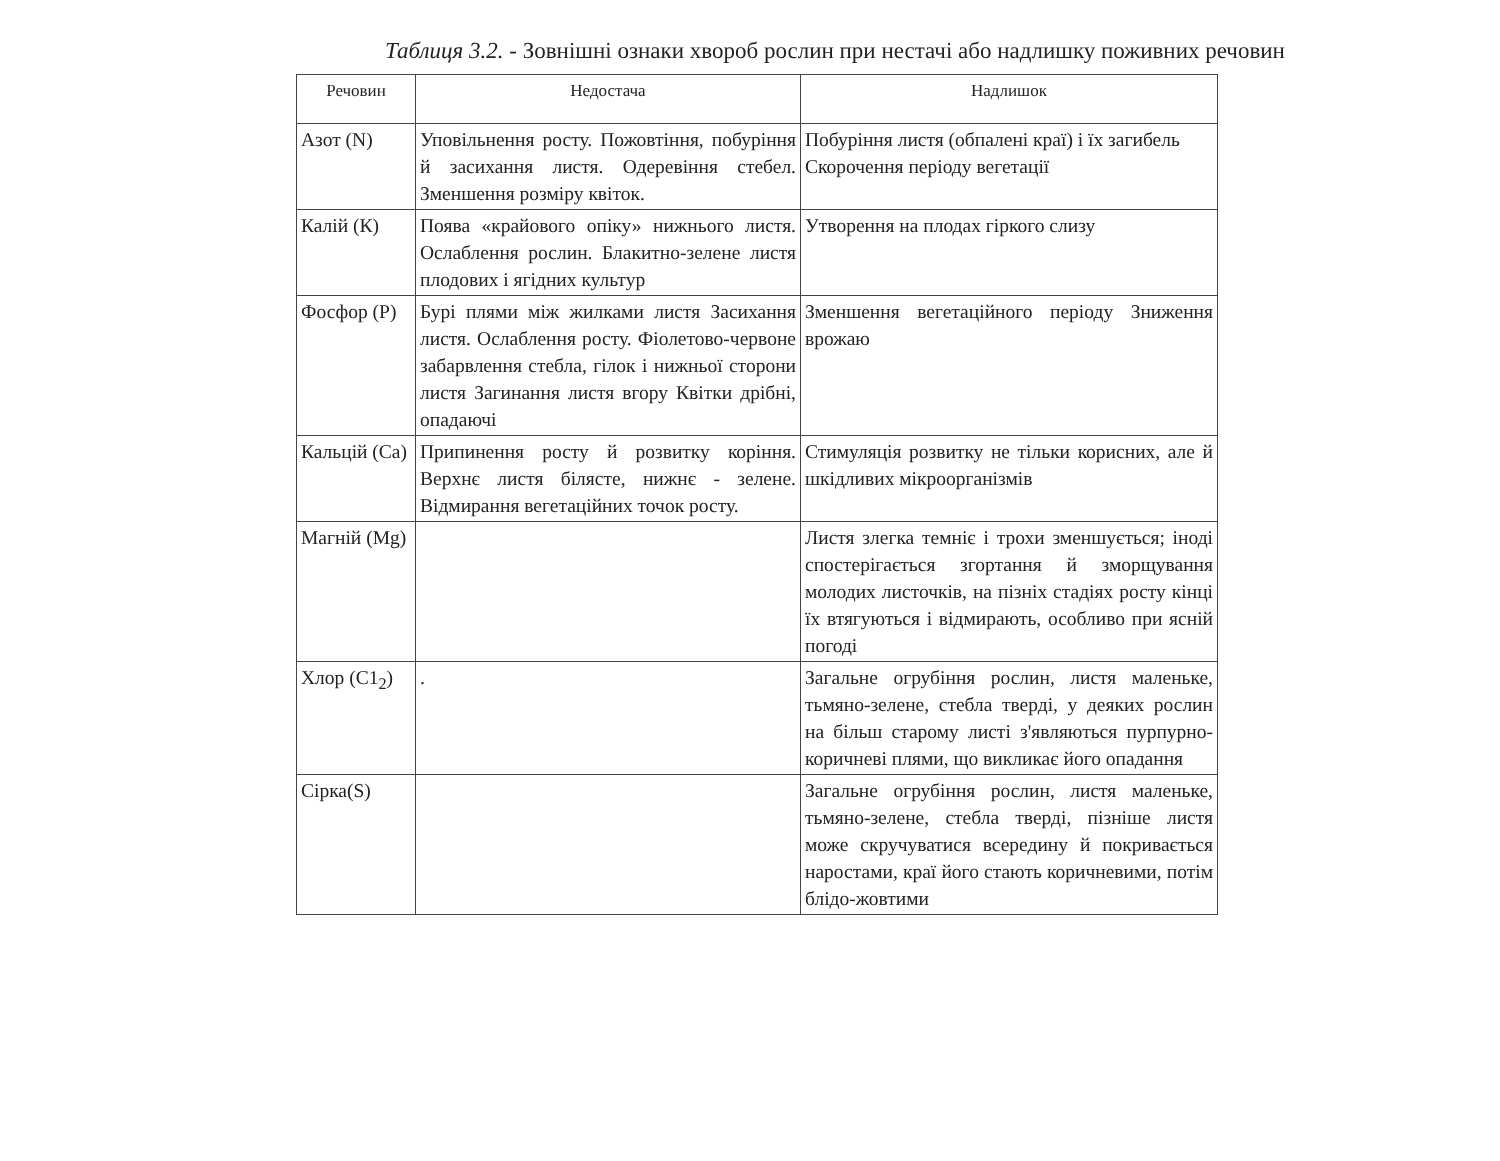Таблиця 3.2. - Зовнішні ознаки хвороб рослин при нестачі або надлишку поживних речовин
| Речовин | Недостача | Надлишок |
| --- | --- | --- |
| Азот (N) | Уповільнення росту. Пожовтіння, побуріння й засихання листя. Одеревіння стебел. Зменшення розміру квіток. | Побуріння листя (обпалені краї) і їх загибель Скорочення періоду вегетації |
| Калій (К) | Поява «крайового опіку» нижнього листя. Ослаблення рослин. Блакитно-зелене листя плодових і ягідних культур | Утворення на плодах гіркого слизу |
| Фосфор (P) | Бурі плями між жилками листя Засихання листя. Ослаблення росту. Фіолетово-червоне забарвлення стебла, гілок і нижньої сторони листя Загинання листя вгору Квітки дрібні, опадаючі | Зменшення вегетаційного періоду Зниження врожаю |
| Кальцій (Ca) | Припинення росту й розвитку коріння. Верхнє листя білясте, нижнє - зелене. Відмирання вегетаційних точок росту. | Стимуляція розвитку не тільки корисних, але й шкідливих мікроорганізмів |
| Магній (Mg) | | Листя злегка темніє і трохи зменшується; іноді спостерігається згортання й зморщування молодих листочків, на пізніх стадіях росту кінці їх втягуються і відмирають, особливо при ясній погоді |
| Хлор (C1<sub>2</sub>) | . | Загальне огрубіння рослин, листя маленьке, тьмяно-зелене, стебла тверді, у деяких рослин на більш старому листі з'являються пурпурно-коричневі плями, що викликає його опадання |
| Сірка(S) | | Загальне огрубіння рослин, листя маленьке, тьмяно-зелене, стебла тверді, пізніше листя може скручуватися всередину й покривається наростами, краї його стають коричневими, потім блідо-жовтими |